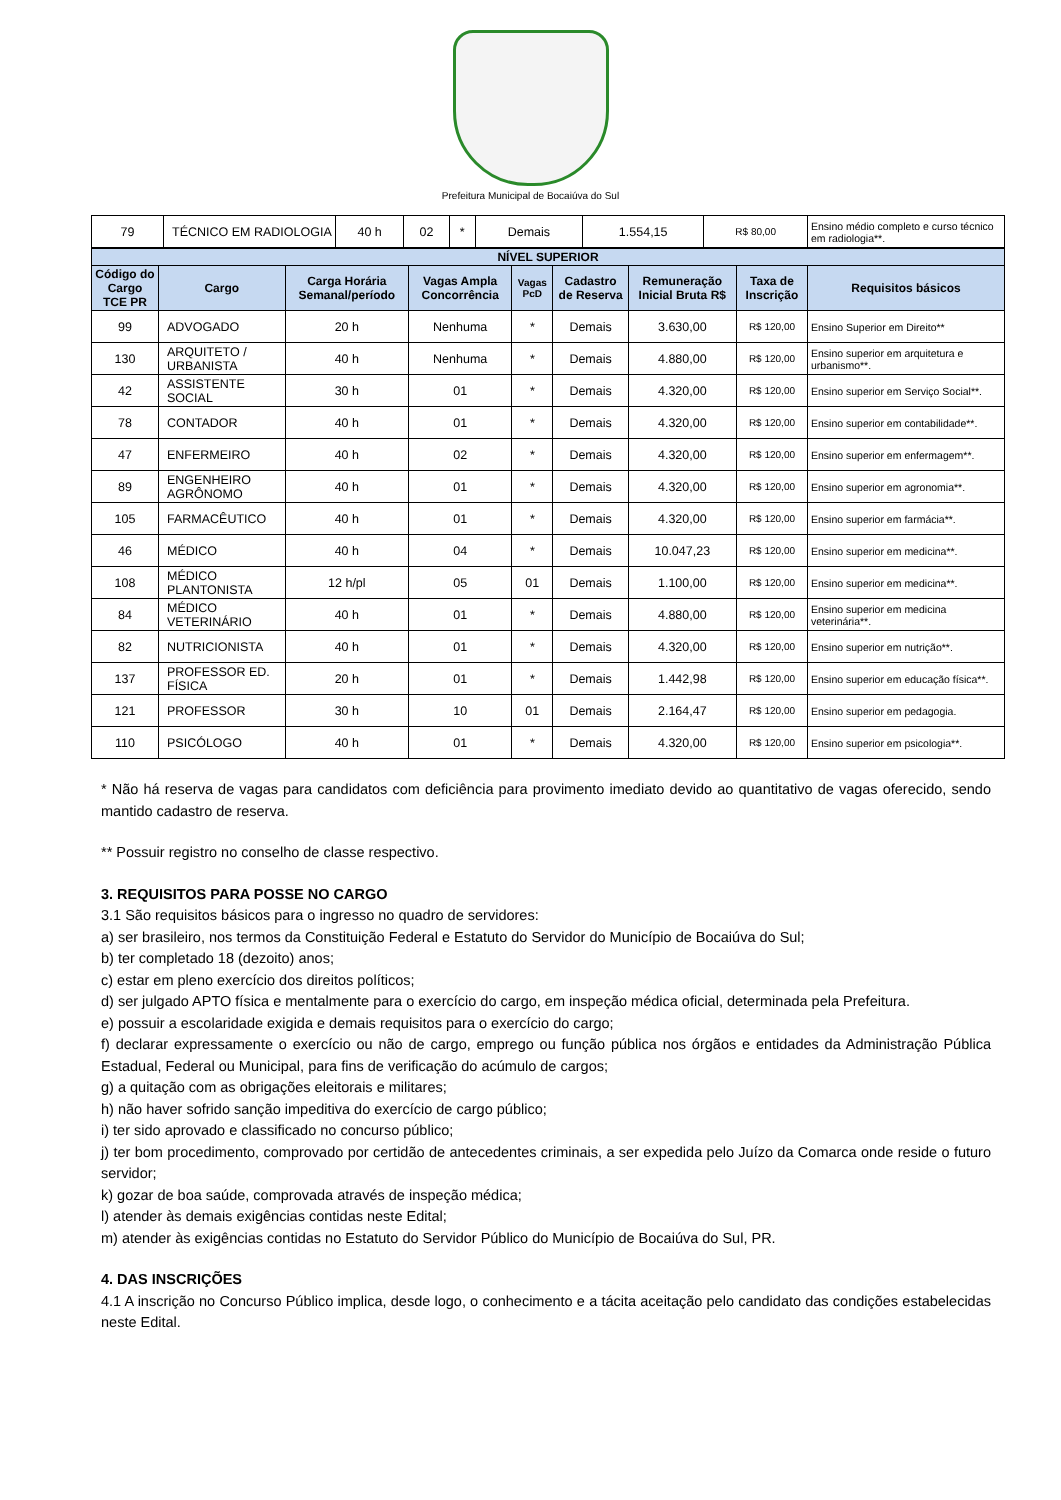Prefeitura Municipal de Bocaiúva do Sul
| 79 | TÉCNICO EM RADIOLOGIA | 40 h | 02 | * | Demais | 1.554,15 | R$ 80,00 | Ensino médio completo e curso técnico em radiologia**. |
| NÍVEL SUPERIOR | | | | | | | | |
| --- | --- | --- | --- | --- | --- | --- | --- | --- |
| Código do Cargo TCE PR | Cargo | Carga Horária Semanal/período | Vagas Ampla Concorrência | Vagas PcD | Cadastro de Reserva | Remuneração Inicial Bruta R$ | Taxa de Inscrição | Requisitos básicos |
| 99 | ADVOGADO | 20 h | Nenhuma | * | Demais | 3.630,00 | R$ 120,00 | Ensino Superior em Direito** |
| 130 | ARQUITETO / URBANISTA | 40 h | Nenhuma | * | Demais | 4.880,00 | R$ 120,00 | Ensino superior em arquitetura e urbanismo**. |
| 42 | ASSISTENTE SOCIAL | 30 h | 01 | * | Demais | 4.320,00 | R$ 120,00 | Ensino superior em Serviço Social**. |
| 78 | CONTADOR | 40 h | 01 | * | Demais | 4.320,00 | R$ 120,00 | Ensino superior em contabilidade**. |
| 47 | ENFERMEIRO | 40 h | 02 | * | Demais | 4.320,00 | R$ 120,00 | Ensino superior em enfermagem**. |
| 89 | ENGENHEIRO AGRÔNOMO | 40 h | 01 | * | Demais | 4.320,00 | R$ 120,00 | Ensino superior em agronomia**. |
| 105 | FARMACÊUTICO | 40 h | 01 | * | Demais | 4.320,00 | R$ 120,00 | Ensino superior em farmácia**. |
| 46 | MÉDICO | 40 h | 04 | * | Demais | 10.047,23 | R$ 120,00 | Ensino superior em medicina**. |
| 108 | MÉDICO PLANTONISTA | 12 h/pl | 05 | 01 | Demais | 1.100,00 | R$ 120,00 | Ensino superior em medicina**. |
| 84 | MÉDICO VETERINÁRIO | 40 h | 01 | * | Demais | 4.880,00 | R$ 120,00 | Ensino superior em medicina veterinária**. |
| 82 | NUTRICIONISTA | 40 h | 01 | * | Demais | 4.320,00 | R$ 120,00 | Ensino superior em nutrição**. |
| 137 | PROFESSOR ED. FÍSICA | 20 h | 01 | * | Demais | 1.442,98 | R$ 120,00 | Ensino superior em educação física**. |
| 121 | PROFESSOR | 30 h | 10 | 01 | Demais | 2.164,47 | R$ 120,00 | Ensino superior em pedagogia. |
| 110 | PSICÓLOGO | 40 h | 01 | * | Demais | 4.320,00 | R$ 120,00 | Ensino superior em psicologia**. |
* Não há reserva de vagas para candidatos com deficiência para provimento imediato devido ao quantitativo de vagas oferecido, sendo mantido cadastro de reserva.
** Possuir registro no conselho de classe respectivo.
3. REQUISITOS PARA POSSE NO CARGO
3.1 São requisitos básicos para o ingresso no quadro de servidores:
a) ser brasileiro, nos termos da Constituição Federal e Estatuto do Servidor do Município de Bocaiúva do Sul;
b) ter completado 18 (dezoito) anos;
c) estar em pleno exercício dos direitos políticos;
d) ser julgado APTO física e mentalmente para o exercício do cargo, em inspeção médica oficial, determinada pela Prefeitura.
e) possuir a escolaridade exigida e demais requisitos para o exercício do cargo;
f) declarar expressamente o exercício ou não de cargo, emprego ou função pública nos órgãos e entidades da Administração Pública Estadual, Federal ou Municipal, para fins de verificação do acúmulo de cargos;
g) a quitação com as obrigações eleitorais e militares;
h) não haver sofrido sanção impeditiva do exercício de cargo público;
i) ter sido aprovado e classificado no concurso público;
j) ter bom procedimento, comprovado por certidão de antecedentes criminais, a ser expedida pelo Juízo da Comarca onde reside o futuro servidor;
k) gozar de boa saúde, comprovada através de inspeção médica;
l) atender às demais exigências contidas neste Edital;
m) atender às exigências contidas no Estatuto do Servidor Público do Município de Bocaiúva do Sul, PR.
4. DAS INSCRIÇÕES
4.1 A inscrição no Concurso Público implica, desde logo, o conhecimento e a tácita aceitação pelo candidato das condições estabelecidas neste Edital.